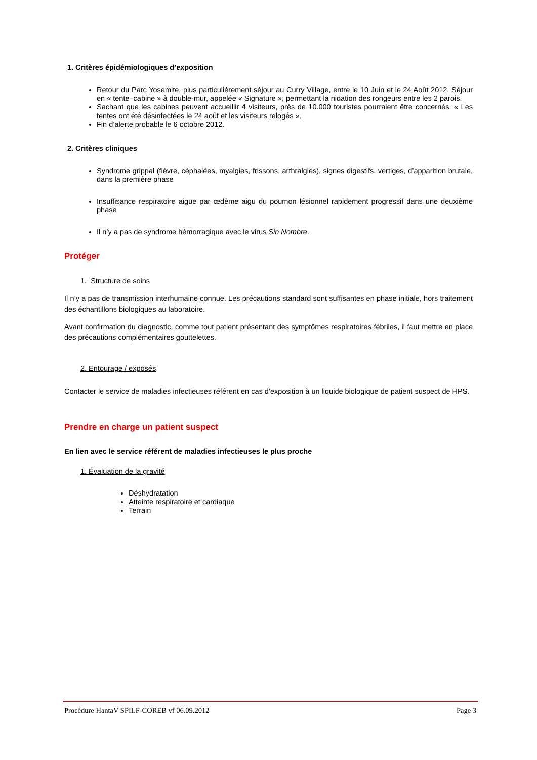1. Critères épidémiologiques d’exposition
Retour du Parc Yosemite, plus particulièrement séjour au Curry Village, entre le 10 Juin et le 24 Août 2012. Séjour en « tente–cabine » à double-mur, appelée « Signature », permettant la nidation des rongeurs entre les 2 parois.
Sachant que les cabines peuvent accueillir 4 visiteurs, près de 10.000 touristes pourraient être concernés. « Les tentes ont été désinfectées le 24 août et les visiteurs relogés ».
Fin d’alerte probable le 6 octobre 2012.
2. Critères cliniques
Syndrome grippal (fièvre, céphalées, myalgies, frissons, arthralgies), signes digestifs, vertiges, d’apparition brutale, dans la première phase
Insuffisance respiratoire aigue par œdème aigu du poumon lésionnel rapidement progressif dans une deuxième phase
Il n’y a pas de syndrome hémorragique avec le virus Sin Nombre.
Protéger
1. Structure de soins
Il n’y a pas de transmission interhumaine connue. Les précautions standard sont suffisantes en phase initiale, hors traitement des échantillons biologiques au laboratoire.
Avant confirmation du diagnostic, comme tout patient présentant des symptômes respiratoires fébriles, il faut mettre en place des précautions complémentaires gouttelettes.
2. Entourage / exposés
Contacter le service de maladies infectieuses référent en cas d’exposition à un liquide biologique de patient suspect de HPS.
Prendre en charge un patient suspect
En lien avec le service référent de maladies infectieuses le plus proche
1. Évaluation de la gravité
Déshydratation
Atteinte respiratoire et cardiaque
Terrain
Procédure HantaV SPILF-COREB vf 06.09.2012 Page 3